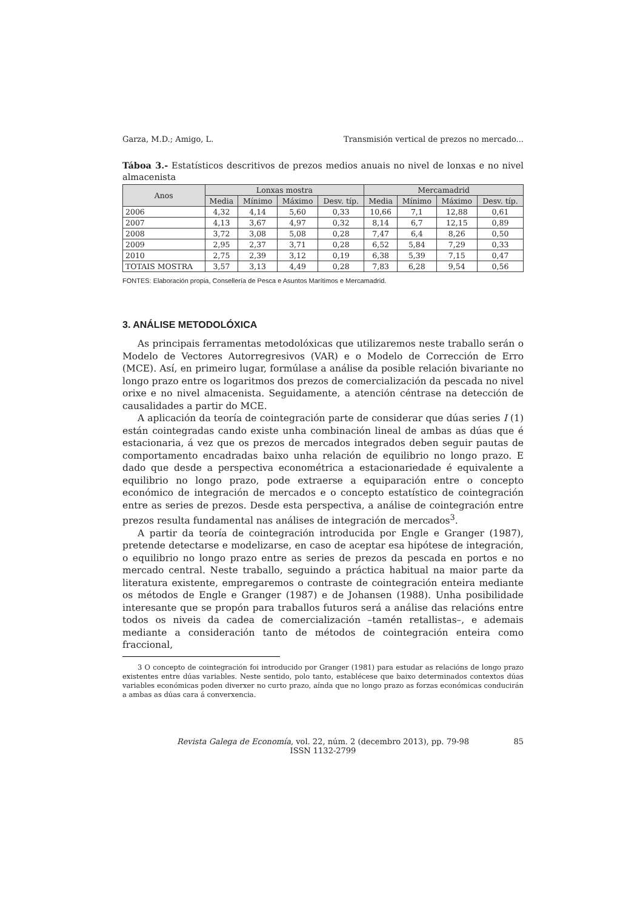Garza, M.D.; Amigo, L. Transmisión vertical de prezos no mercado...
Táboa 3.- Estatísticos descritivos de prezos medios anuais no nivel de lonxas e no nivel almacenista
| Anos | Lonxas mostra | | | | Mercamadrid | | | |
| --- | --- | --- | --- | --- | --- | --- | --- | --- |
| | Media | Mínimo | Máximo | Desv. típ. | Media | Mínimo | Máximo | Desv. típ. |
| 2006 | 4,32 | 4,14 | 5,60 | 0,33 | 10,66 | 7,1 | 12,88 | 0,61 |
| 2007 | 4,13 | 3,67 | 4,97 | 0,32 | 8,14 | 6,7 | 12,15 | 0,89 |
| 2008 | 3,72 | 3,08 | 5,08 | 0,28 | 7,47 | 6,4 | 8,26 | 0,50 |
| 2009 | 2,95 | 2,37 | 3,71 | 0,28 | 6,52 | 5,84 | 7,29 | 0,33 |
| 2010 | 2,75 | 2,39 | 3,12 | 0,19 | 6,38 | 5,39 | 7,15 | 0,47 |
| TOTAIS MOSTRA | 3,57 | 3,13 | 4,49 | 0,28 | 7,83 | 6,28 | 9,54 | 0,56 |
FONTES: Elaboración propia, Consellería de Pesca e Asuntos Marítimos e Mercamadrid.
3. ANÁLISE METODOLÓXICA
As principais ferramentas metodolóxicas que utilizaremos neste traballo serán o Modelo de Vectores Autorregresivos (VAR) e o Modelo de Corrección de Erro (MCE). Así, en primeiro lugar, formúlase a análise da posible relación bivariante no longo prazo entre os logaritmos dos prezos de comercialización da pescada no nivel orixe e no nivel almacenista. Seguidamente, a atención céntrase na detección de causalidades a partir do MCE.
A aplicación da teoría de cointegración parte de considerar que dúas series I (1) están cointegradas cando existe unha combinación lineal de ambas as dúas que é estacionaria, á vez que os prezos de mercados integrados deben seguir pautas de comportamento encadradas baixo unha relación de equilibrio no longo prazo. E dado que desde a perspectiva econométrica a estacionariedade é equivalente a equilibrio no longo prazo, pode extraerse a equiparación entre o concepto económico de integración de mercados e o concepto estatístico de cointegración entre as series de prezos. Desde esta perspectiva, a análise de cointegración entre prezos resulta fundamental nas análises de integración de mercados<sup>3</sup>.
A partir da teoría de cointegración introducida por Engle e Granger (1987), pretende detectarse e modelizarse, en caso de aceptar esa hipótese de integración, o equilibrio no longo prazo entre as series de prezos da pescada en portos e no mercado central. Neste traballo, seguindo a práctica habitual na maior parte da literatura existente, empregaremos o contraste de cointegración enteira mediante os métodos de Engle e Granger (1987) e de Johansen (1988). Unha posibilidade interesante que se propón para traballos futuros será a análise das relacións entre todos os niveis da cadea de comercialización –tamén retallistas–, e ademais mediante a consideración tanto de métodos de cointegración enteira como fraccional,
3 O concepto de cointegración foi introducido por Granger (1981) para estudar as relacións de longo prazo existentes entre dúas variables. Neste sentido, polo tanto, establécese que baixo determinados contextos dúas variables económicas poden diverxer no curto prazo, aínda que no longo prazo as forzas económicas conducirán a ambas as dúas cara á converxencia.
Revista Galega de Economía, vol. 22, núm. 2 (decembro 2013), pp. 79-98
ISSN 1132-2799
85